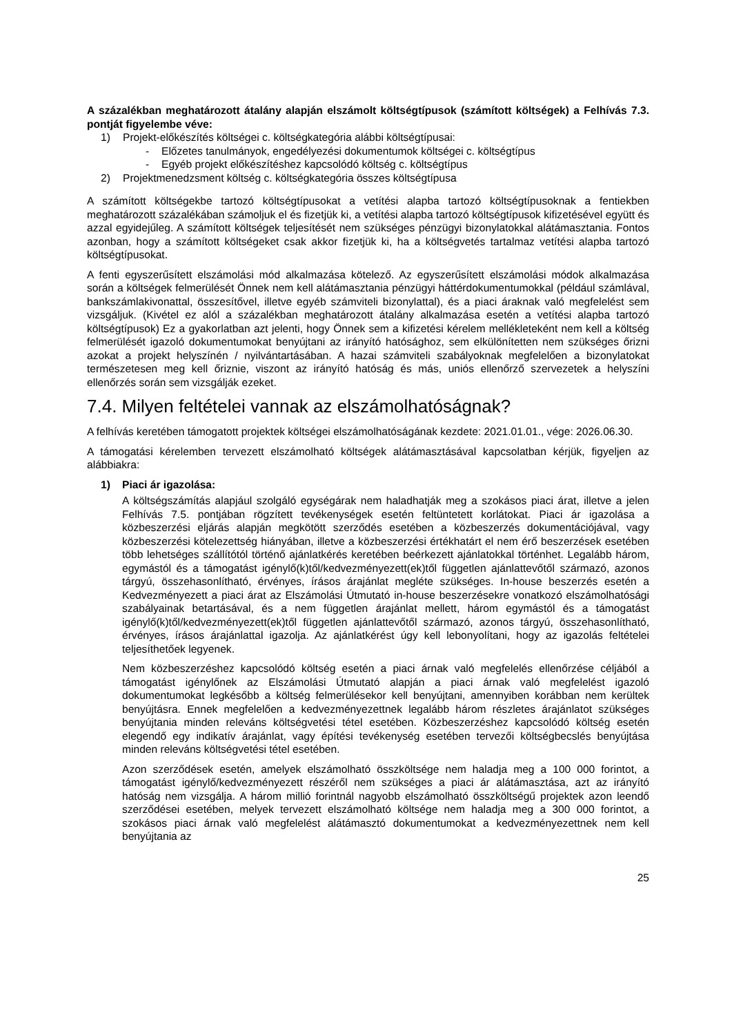A százalékban meghatározott átalány alapján elszámolt költségtípusok (számított költségek) a Felhívás 7.3. pontját figyelembe véve:
1) Projekt-előkészítés költségei c. költségkategória alábbi költségtípusai:
- Előzetes tanulmányok, engedélyezési dokumentumok költségei c. költségtípus
- Egyéb projekt előkészítéshez kapcsolódó költség c. költségtípus
2) Projektmenedzsment költség c. költségkategória összes költségtípusa
A számított költségekbe tartozó költségtípusokat a vetítési alapba tartozó költségtípusoknak a fentiekben meghatározott százalékában számoljuk el és fizetjük ki, a vetítési alapba tartozó költségtípusok kifizetésével együtt és azzal egyidejűleg. A számított költségek teljesítését nem szükséges pénzügyi bizonylatokkal alátámasztania. Fontos azonban, hogy a számított költségeket csak akkor fizetjük ki, ha a költségvetés tartalmaz vetítési alapba tartozó költségtípusokat.
A fenti egyszerűsített elszámolási mód alkalmazása kötelező. Az egyszerűsített elszámolási módok alkalmazása során a költségek felmerülését Önnek nem kell alátámasztania pénzügyi háttérdokumentumokkal (például számlával, bankszámlakivonattal, összesítővel, illetve egyéb számviteli bizonylattal), és a piaci áraknak való megfelelést sem vizsgáljuk. (Kivétel ez alól a százalékban meghatározott átalány alkalmazása esetén a vetítési alapba tartozó költségtípusok) Ez a gyakorlatban azt jelenti, hogy Önnek sem a kifizetési kérelem mellékleteként nem kell a költség felmerülését igazoló dokumentumokat benyújtani az irányító hatósághoz, sem elkülönítetten nem szükséges őrizni azokat a projekt helyszínén / nyilvántartásában. A hazai számviteli szabályoknak megfelelően a bizonylatokat természetesen meg kell őriznie, viszont az irányító hatóság és más, uniós ellenőrző szervezetek a helyszíni ellenőrzés során sem vizsgálják ezeket.
7.4. Milyen feltételei vannak az elszámolhatóságnak?
A felhívás keretében támogatott projektek költségei elszámolhatóságának kezdete: 2021.01.01., vége: 2026.06.30.
A támogatási kérelemben tervezett elszámolható költségek alátámasztásával kapcsolatban kérjük, figyeljen az alábbiakra:
1) Piaci ár igazolása:
A költségszámítás alapjául szolgáló egységárak nem haladhatják meg a szokásos piaci árat, illetve a jelen Felhívás 7.5. pontjában rögzített tevékenységek esetén feltüntetett korlátokat. Piaci ár igazolása a közbeszerzési eljárás alapján megkötött szerződés esetében a közbeszerzés dokumentációjával, vagy közbeszerzési kötelezettség hiányában, illetve a közbeszerzési értékhatárt el nem érő beszerzések esetében több lehetséges szállítótól történő ajánlatkérés keretében beérkezett ajánlatokkal történhet. Legalább három, egymástól és a támogatást igénylő(k)től/kedvezményezett(ek)től független ajánlattevőtől származó, azonos tárgyú, összehasonlítható, érvényes, írásos árajánlat megléte szükséges. In-house beszerzés esetén a Kedvezményezett a piaci árat az Elszámolási Útmutató in-house beszerzésekre vonatkozó elszámolhatósági szabályainak betartásával, és a nem független árajánlat mellett, három egymástól és a támogatást igénylő(k)től/kedvezményezett(ek)től független ajánlattevőtől származó, azonos tárgyú, összehasonlítható, érvényes, írásos árajánlattal igazolja. Az ajánlatkérést úgy kell lebonyolítani, hogy az igazolás feltételei teljesíthetőek legyenek.
Nem közbeszerzéshez kapcsolódó költség esetén a piaci árnak való megfelelés ellenőrzése céljából a támogatást igénylőnek az Elszámolási Útmutató alapján a piaci árnak való megfelelést igazoló dokumentumokat legkésőbb a költség felmerülésekor kell benyújtani, amennyiben korábban nem kerültek benyújtásra. Ennek megfelelően a kedvezményezettnek legalább három részletes árajánlatot szükséges benyújtania minden releváns költségvetési tétel esetében. Közbeszerzéshez kapcsolódó költség esetén elegendő egy indikatív árajánlat, vagy építési tevékenység esetében tervezői költségbecslés benyújtása minden releváns költségvetési tétel esetében.
Azon szerződések esetén, amelyek elszámolható összköltsége nem haladja meg a 100 000 forintot, a támogatást igénylő/kedvezményezett részéről nem szükséges a piaci ár alátámasztása, azt az irányító hatóság nem vizsgálja. A három millió forintnál nagyobb elszámolható összköltségű projektek azon leendő szerződései esetében, melyek tervezett elszámolható költsége nem haladja meg a 300 000 forintot, a szokásos piaci árnak való megfelelést alátámasztó dokumentumokat a kedvezményezettnek nem kell benyújtania az
25